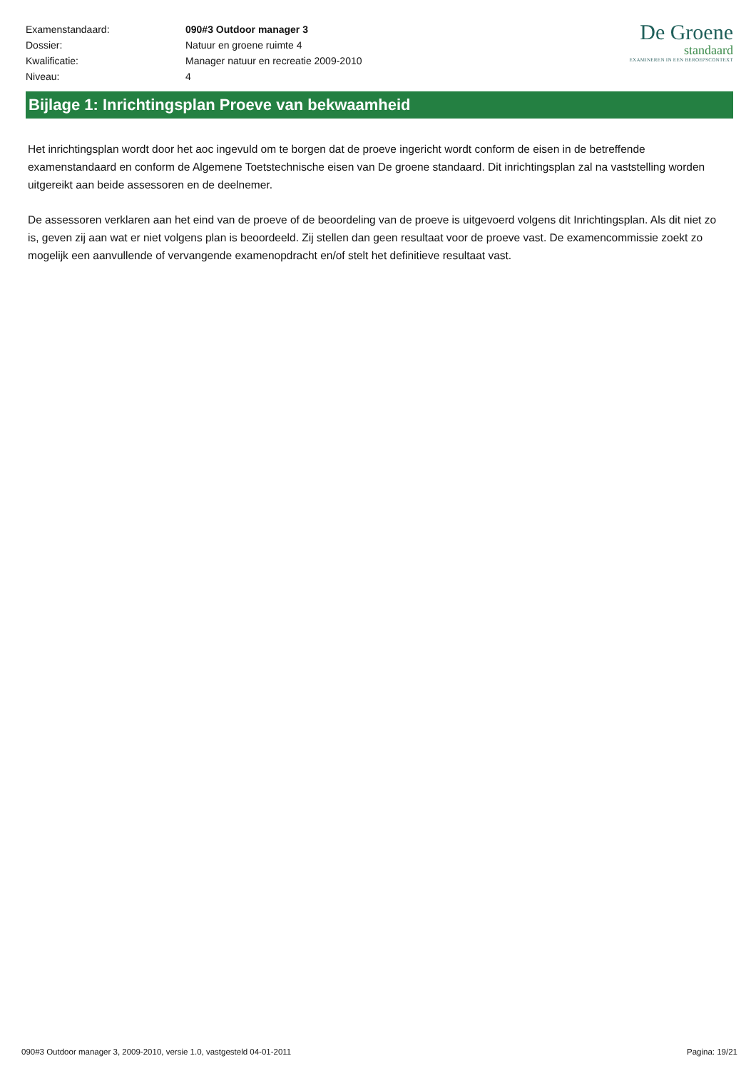| Examenstandaard: | 090#3 Outdoor manager 3 |
| Dossier: | Natuur en groene ruimte 4 |
| Kwalificatie: | Manager natuur en recreatie 2009-2010 |
| Niveau: | 4 |
De Groene
standaard
EXAMINEREN IN EEN BEROEPSCONTEXT
Bijlage 1: Inrichtingsplan Proeve van bekwaamheid
Het inrichtingsplan wordt door het aoc ingevuld om te borgen dat de proeve ingericht wordt conform de eisen in de betreffende examenstandaard en conform de Algemene Toetstechnische eisen van De groene standaard. Dit inrichtingsplan zal na vaststelling worden uitgereikt aan beide assessoren en de deelnemer.
De assessoren verklaren aan het eind van de proeve of de beoordeling van de proeve is uitgevoerd volgens dit Inrichtingsplan. Als dit niet zo is, geven zij aan wat er niet volgens plan is beoordeeld. Zij stellen dan geen resultaat voor de proeve vast. De examencommissie zoekt zo mogelijk een aanvullende of vervangende examenopdracht en/of stelt het definitieve resultaat vast.
090#3 Outdoor manager 3, 2009-2010, versie 1.0, vastgesteld 04-01-2011 Pagina: 19/21